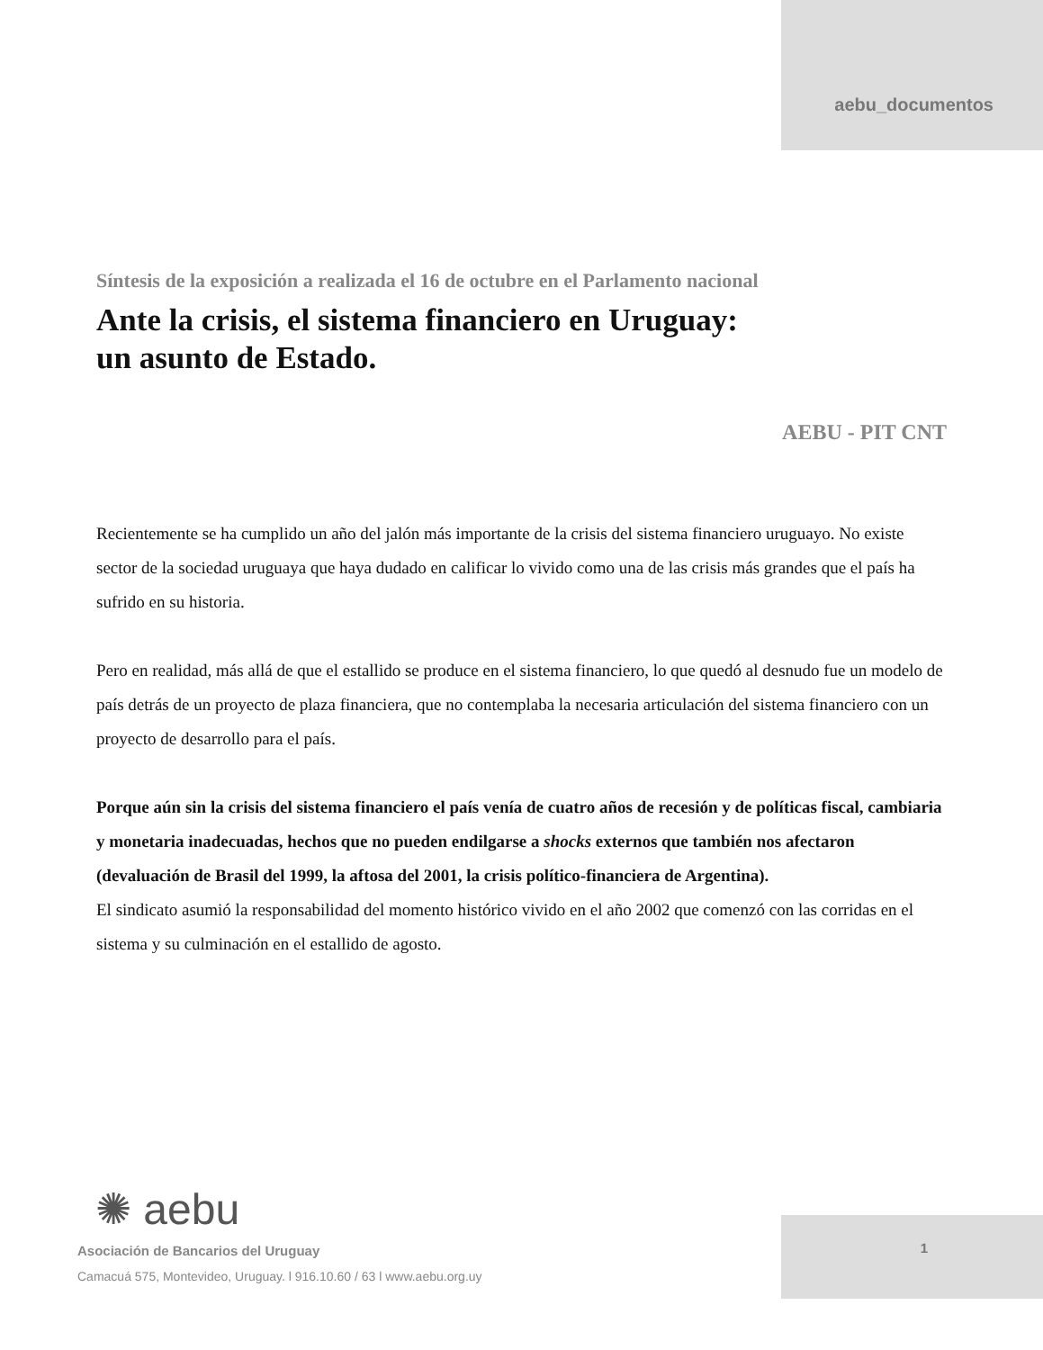aebu_documentos
Síntesis de la exposición a realizada el 16 de octubre en el Parlamento nacional
Ante la crisis, el sistema financiero en Uruguay:
un asunto de Estado.
AEBU - PIT CNT
Recientemente se ha cumplido un año del jalón más importante de la crisis del sistema financiero uruguayo. No existe sector de la sociedad uruguaya que haya dudado en calificar lo vivido como una de las crisis más grandes que el país ha sufrido en su historia.
Pero en realidad, más allá de que el estallido se produce en el sistema financiero, lo que quedó al desnudo fue un modelo de país detrás de un proyecto de plaza financiera, que no contemplaba la necesaria articulación del sistema financiero con un proyecto de desarrollo para el país.
Porque aún sin la crisis del sistema financiero el país venía de cuatro años de recesión y de políticas fiscal, cambiaria y monetaria inadecuadas, hechos que no pueden endilgarse a shocks externos que también nos afectaron (devaluación de Brasil del 1999, la aftosa del 2001, la crisis político-financiera de Argentina).
El sindicato asumió la responsabilidad del momento histórico vivido en el año 2002 que comenzó con las corridas en el sistema y su culminación en el estallido de agosto.
1
✺ aebu
Asociación de Bancarios del Uruguay
Camacuá 575, Montevideo, Uruguay. l 916.10.60 / 63 l www.aebu.org.uy